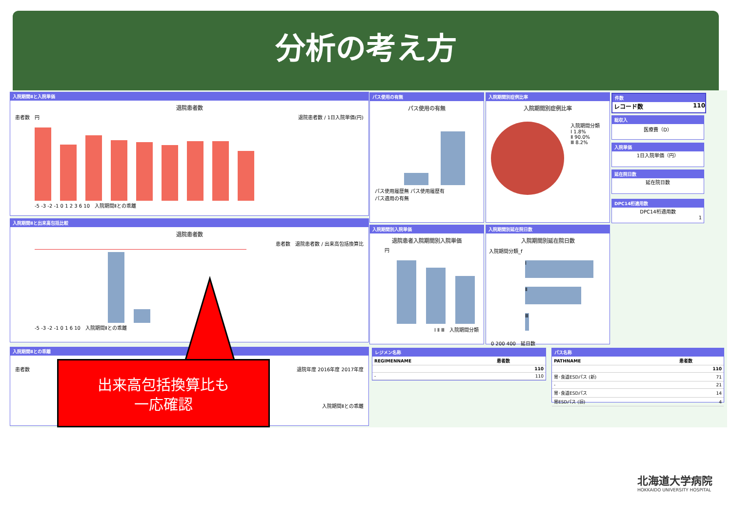分析の考え方
入院期間Ⅱと入院単価
退院患者数
患者数　円　退院患者数 / 1日入院単価(円)
-5 -3 -2 -1 0 1 2 3 6 10　入院期間Ⅱとの乖離
入院期間Ⅱと出来高包括比較
退院患者数
患者数　退院患者数 / 出来高包括換算比
-5 -3 -2 -1 0 1 6 10　入院期間Ⅱとの乖離
入院期間Ⅱとの乖離
患者数 退院年度 2016年度 2017年度
入院期間Ⅱとの乖離
パス使用の有無
パス使用の有無
パス使用履歴無 パス使用履歴有
パス適用の有無
入院期間別症例比率
入院期間別症例比率
入院期間分類
Ⅰ 1.8%
Ⅱ 90.0%
Ⅲ 8.2%
件数
レコード数 110
総収入
医療費（D）
入院単価
1日入院単価（円）
延在院日数
延在院日数
DPC14桁適用数
DPC14桁適用数
1
入院期間別入院単価
退院患者入院期間別入院単価
円
Ⅰ Ⅱ Ⅲ　入院期間分類
入院期間別延在院日数
入院期間別延在院日数
入院期間分類_f
Ⅰ
Ⅱ
Ⅲ
0 200 400　延日数
レジメン名称
| REGIMENNAME | 患者数 |
| --- | --- |
| | 110 |
| - | 110 |
パス名称
| PATHNAME | 患者数 |
| --- | --- |
| | 110 |
| 胃･食道ESDパス (新) | 71 |
| - | 21 |
| 胃･食道ESDパス | 14 |
| 胃ESDパス (旧) | 4 |
出来高包括換算比も
一応確認
北海道大学病院
HOKKAIDO UNIVERSITY HOSPITAL